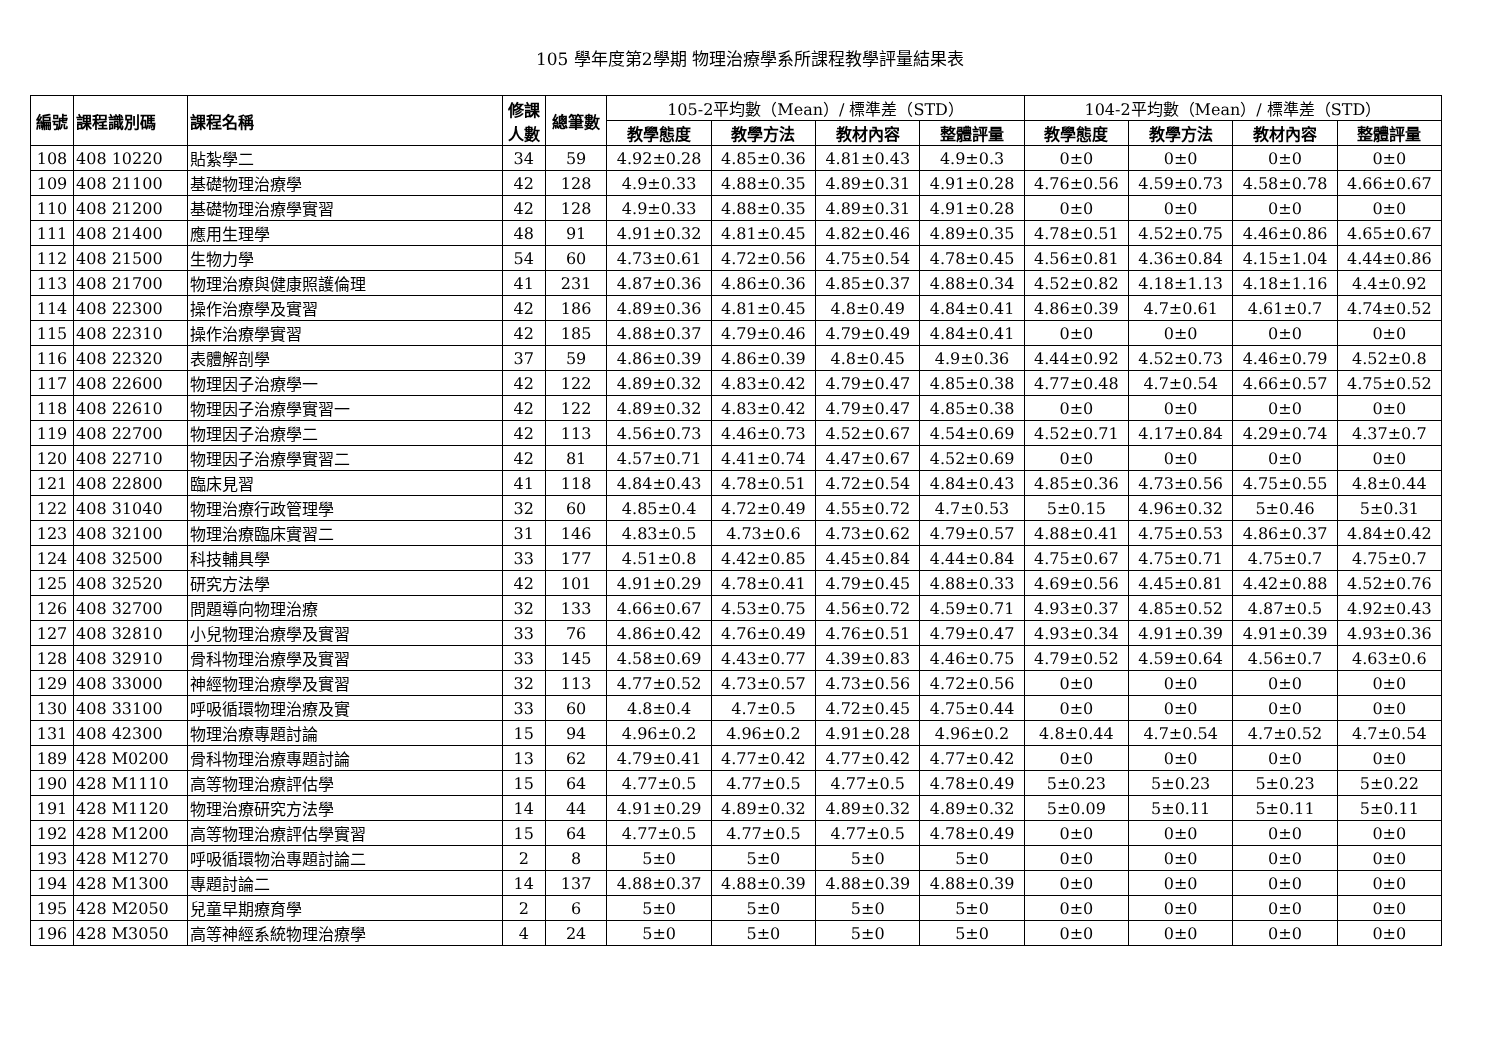105 學年度第2學期 物理治療學系所課程教學評量結果表
| 編號 | 課程識別碼 | 課程名稱 | 修課 人數 | 總筆數 | 105-2平均數（Mean）/ 標準差（STD） | | | | 104-2平均數（Mean）/ 標準差（STD） | | | |
| --- | --- | --- | --- | --- | --- | --- | --- | --- | --- | --- | --- | --- |
| | | | | | 教學態度 | 教學方法 | 教材內容 | 整體評量 | 教學態度 | 教學方法 | 教材內容 | 整體評量 |
| 108 | 408 10220 | 貼紮學二 | 34 | 59 | 4.92±0.28 | 4.85±0.36 | 4.81±0.43 | 4.9±0.3 | 0±0 | 0±0 | 0±0 | 0±0 |
| 109 | 408 21100 | 基礎物理治療學 | 42 | 128 | 4.9±0.33 | 4.88±0.35 | 4.89±0.31 | 4.91±0.28 | 4.76±0.56 | 4.59±0.73 | 4.58±0.78 | 4.66±0.67 |
| 110 | 408 21200 | 基礎物理治療學實習 | 42 | 128 | 4.9±0.33 | 4.88±0.35 | 4.89±0.31 | 4.91±0.28 | 0±0 | 0±0 | 0±0 | 0±0 |
| 111 | 408 21400 | 應用生理學 | 48 | 91 | 4.91±0.32 | 4.81±0.45 | 4.82±0.46 | 4.89±0.35 | 4.78±0.51 | 4.52±0.75 | 4.46±0.86 | 4.65±0.67 |
| 112 | 408 21500 | 生物力學 | 54 | 60 | 4.73±0.61 | 4.72±0.56 | 4.75±0.54 | 4.78±0.45 | 4.56±0.81 | 4.36±0.84 | 4.15±1.04 | 4.44±0.86 |
| 113 | 408 21700 | 物理治療與健康照護倫理 | 41 | 231 | 4.87±0.36 | 4.86±0.36 | 4.85±0.37 | 4.88±0.34 | 4.52±0.82 | 4.18±1.13 | 4.18±1.16 | 4.4±0.92 |
| 114 | 408 22300 | 操作治療學及實習 | 42 | 186 | 4.89±0.36 | 4.81±0.45 | 4.8±0.49 | 4.84±0.41 | 4.86±0.39 | 4.7±0.61 | 4.61±0.7 | 4.74±0.52 |
| 115 | 408 22310 | 操作治療學實習 | 42 | 185 | 4.88±0.37 | 4.79±0.46 | 4.79±0.49 | 4.84±0.41 | 0±0 | 0±0 | 0±0 | 0±0 |
| 116 | 408 22320 | 表體解剖學 | 37 | 59 | 4.86±0.39 | 4.86±0.39 | 4.8±0.45 | 4.9±0.36 | 4.44±0.92 | 4.52±0.73 | 4.46±0.79 | 4.52±0.8 |
| 117 | 408 22600 | 物理因子治療學一 | 42 | 122 | 4.89±0.32 | 4.83±0.42 | 4.79±0.47 | 4.85±0.38 | 4.77±0.48 | 4.7±0.54 | 4.66±0.57 | 4.75±0.52 |
| 118 | 408 22610 | 物理因子治療學實習一 | 42 | 122 | 4.89±0.32 | 4.83±0.42 | 4.79±0.47 | 4.85±0.38 | 0±0 | 0±0 | 0±0 | 0±0 |
| 119 | 408 22700 | 物理因子治療學二 | 42 | 113 | 4.56±0.73 | 4.46±0.73 | 4.52±0.67 | 4.54±0.69 | 4.52±0.71 | 4.17±0.84 | 4.29±0.74 | 4.37±0.7 |
| 120 | 408 22710 | 物理因子治療學實習二 | 42 | 81 | 4.57±0.71 | 4.41±0.74 | 4.47±0.67 | 4.52±0.69 | 0±0 | 0±0 | 0±0 | 0±0 |
| 121 | 408 22800 | 臨床見習 | 41 | 118 | 4.84±0.43 | 4.78±0.51 | 4.72±0.54 | 4.84±0.43 | 4.85±0.36 | 4.73±0.56 | 4.75±0.55 | 4.8±0.44 |
| 122 | 408 31040 | 物理治療行政管理學 | 32 | 60 | 4.85±0.4 | 4.72±0.49 | 4.55±0.72 | 4.7±0.53 | 5±0.15 | 4.96±0.32 | 5±0.46 | 5±0.31 |
| 123 | 408 32100 | 物理治療臨床實習二 | 31 | 146 | 4.83±0.5 | 4.73±0.6 | 4.73±0.62 | 4.79±0.57 | 4.88±0.41 | 4.75±0.53 | 4.86±0.37 | 4.84±0.42 |
| 124 | 408 32500 | 科技輔具學 | 33 | 177 | 4.51±0.8 | 4.42±0.85 | 4.45±0.84 | 4.44±0.84 | 4.75±0.67 | 4.75±0.71 | 4.75±0.7 | 4.75±0.7 |
| 125 | 408 32520 | 研究方法學 | 42 | 101 | 4.91±0.29 | 4.78±0.41 | 4.79±0.45 | 4.88±0.33 | 4.69±0.56 | 4.45±0.81 | 4.42±0.88 | 4.52±0.76 |
| 126 | 408 32700 | 問題導向物理治療 | 32 | 133 | 4.66±0.67 | 4.53±0.75 | 4.56±0.72 | 4.59±0.71 | 4.93±0.37 | 4.85±0.52 | 4.87±0.5 | 4.92±0.43 |
| 127 | 408 32810 | 小兒物理治療學及實習 | 33 | 76 | 4.86±0.42 | 4.76±0.49 | 4.76±0.51 | 4.79±0.47 | 4.93±0.34 | 4.91±0.39 | 4.91±0.39 | 4.93±0.36 |
| 128 | 408 32910 | 骨科物理治療學及實習 | 33 | 145 | 4.58±0.69 | 4.43±0.77 | 4.39±0.83 | 4.46±0.75 | 4.79±0.52 | 4.59±0.64 | 4.56±0.7 | 4.63±0.6 |
| 129 | 408 33000 | 神經物理治療學及實習 | 32 | 113 | 4.77±0.52 | 4.73±0.57 | 4.73±0.56 | 4.72±0.56 | 0±0 | 0±0 | 0±0 | 0±0 |
| 130 | 408 33100 | 呼吸循環物理治療及實 | 33 | 60 | 4.8±0.4 | 4.7±0.5 | 4.72±0.45 | 4.75±0.44 | 0±0 | 0±0 | 0±0 | 0±0 |
| 131 | 408 42300 | 物理治療專題討論 | 15 | 94 | 4.96±0.2 | 4.96±0.2 | 4.91±0.28 | 4.96±0.2 | 4.8±0.44 | 4.7±0.54 | 4.7±0.52 | 4.7±0.54 |
| 189 | 428 M0200 | 骨科物理治療專題討論 | 13 | 62 | 4.79±0.41 | 4.77±0.42 | 4.77±0.42 | 4.77±0.42 | 0±0 | 0±0 | 0±0 | 0±0 |
| 190 | 428 M1110 | 高等物理治療評估學 | 15 | 64 | 4.77±0.5 | 4.77±0.5 | 4.77±0.5 | 4.78±0.49 | 5±0.23 | 5±0.23 | 5±0.23 | 5±0.22 |
| 191 | 428 M1120 | 物理治療研究方法學 | 14 | 44 | 4.91±0.29 | 4.89±0.32 | 4.89±0.32 | 4.89±0.32 | 5±0.09 | 5±0.11 | 5±0.11 | 5±0.11 |
| 192 | 428 M1200 | 高等物理治療評估學實習 | 15 | 64 | 4.77±0.5 | 4.77±0.5 | 4.77±0.5 | 4.78±0.49 | 0±0 | 0±0 | 0±0 | 0±0 |
| 193 | 428 M1270 | 呼吸循環物治專題討論二 | 2 | 8 | 5±0 | 5±0 | 5±0 | 5±0 | 0±0 | 0±0 | 0±0 | 0±0 |
| 194 | 428 M1300 | 專題討論二 | 14 | 137 | 4.88±0.37 | 4.88±0.39 | 4.88±0.39 | 4.88±0.39 | 0±0 | 0±0 | 0±0 | 0±0 |
| 195 | 428 M2050 | 兒童早期療育學 | 2 | 6 | 5±0 | 5±0 | 5±0 | 5±0 | 0±0 | 0±0 | 0±0 | 0±0 |
| 196 | 428 M3050 | 高等神經系統物理治療學 | 4 | 24 | 5±0 | 5±0 | 5±0 | 5±0 | 0±0 | 0±0 | 0±0 | 0±0 |